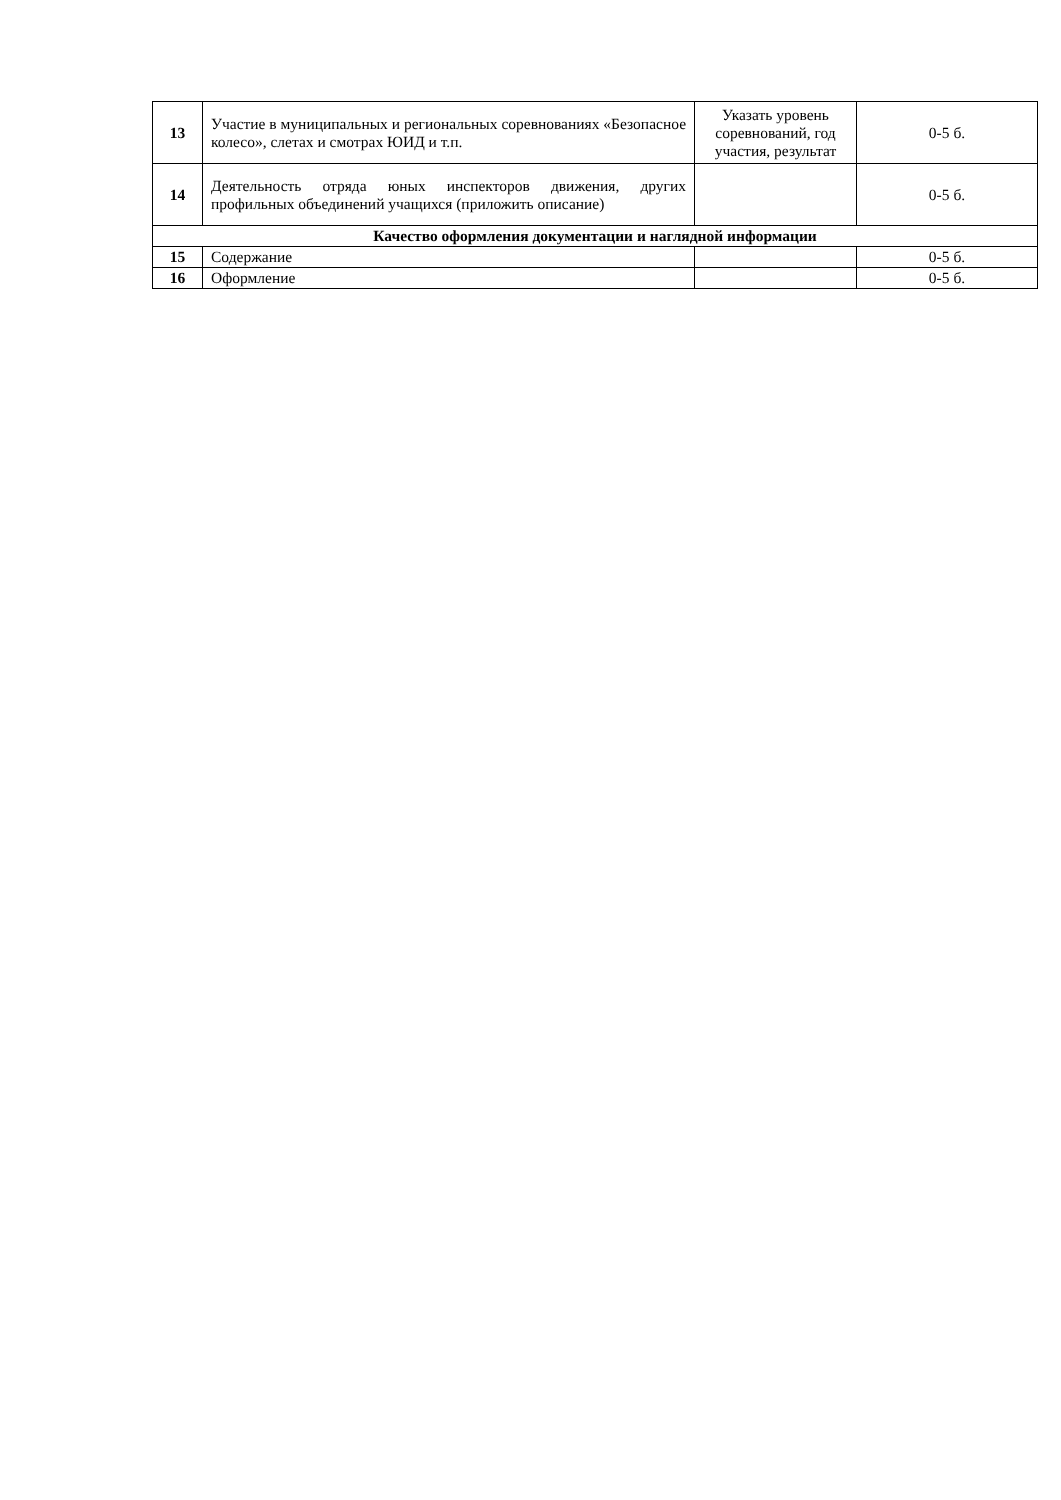| 13 | Участие в муниципальных и региональных соревнованиях «Безопасное колесо», слетах и смотрах ЮИД и т.п. | Указать уровень соревнований, год участия, результат | 0-5 б. |
| 14 | Деятельность отряда юных инспекторов движения, других профильных объединений учащихся (приложить описание) | | 0-5 б. |
| Качество оформления документации и наглядной информации | | | |
| 15 | Содержание | | 0-5 б. |
| 16 | Оформление | | 0-5 б. |